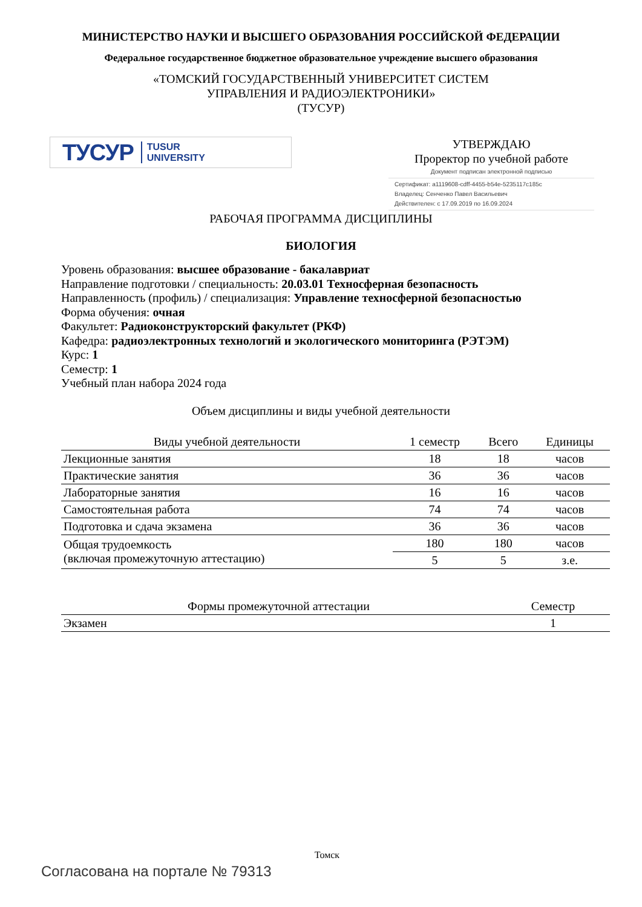МИНИСТЕРСТВО НАУКИ И ВЫСШЕГО ОБРАЗОВАНИЯ РОССИЙСКОЙ ФЕДЕРАЦИИ
Федеральное государственное бюджетное образовательное учреждение высшего образования
«ТОМСКИЙ ГОСУДАРСТВЕННЫЙ УНИВЕРСИТЕТ СИСТЕМ
УПРАВЛЕНИЯ И РАДИОЭЛЕКТРОНИКИ»
(ТУСУР)
ТУСУР TUSUR
UNIVERSITY
УТВЕРЖДАЮ
Проректор по учебной работе
Документ подписан электронной подписью
Сертификат: a1119608-cdff-4455-b54e-5235117c185c
Владелец: Сенченко Павел Васильевич
Действителен: с 17.09.2019 по 16.09.2024
РАБОЧАЯ ПРОГРАММА ДИСЦИПЛИНЫ
БИОЛОГИЯ
Уровень образования: высшее образование - бакалавриат
Направление подготовки / специальность: 20.03.01 Техносферная безопасность
Направленность (профиль) / специализация: Управление техносферной безопасностью
Форма обучения: очная
Факультет: Радиоконструкторский факультет (РКФ)
Кафедра: радиоэлектронных технологий и экологического мониторинга (РЭТЭМ)
Курс: 1
Семестр: 1
Учебный план набора 2024 года
Объем дисциплины и виды учебной деятельности
| Виды учебной деятельности | 1 семестр | Всего | Единицы |
| --- | --- | --- | --- |
| Лекционные занятия | 18 | 18 | часов |
| Практические занятия | 36 | 36 | часов |
| Лабораторные занятия | 16 | 16 | часов |
| Самостоятельная работа | 74 | 74 | часов |
| Подготовка и сдача экзамена | 36 | 36 | часов |
| Общая трудоемкость (включая промежуточную аттестацию) | 180 | 180 | часов |
| | 5 | 5 | з.е. |
| Формы промежуточной аттестации | Семестр |
| --- | --- |
| Экзамен | 1 |
Томск
Согласована на портале № 79313